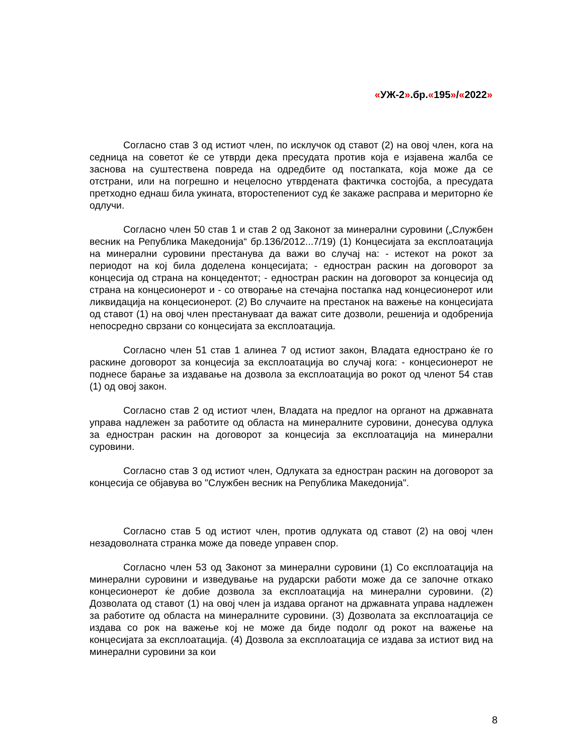«УЖ-2».бр.«195»/«2022»
Согласно став 3 од истиот член, по исклучок од ставот (2) на овој член, кога на седница на советот ќе се утврди дека пресудата против која е изјавена жалба се заснова на суштествена повреда на одредбите од постапката, која може да се отстрани, или на погрешно и нецелосно утврдената фактичка состојба, а пресудата претходно еднаш била укината, второстепениот суд ќе закаже расправа и мериторно ќе одлучи.
Согласно член 50 став 1 и став 2 од Законот за минерални суровини („Службен весник на Република Македонија“ бр.136/2012...7/19) (1) Концесијата за експлоатација на минерални суровини престанува да важи во случај на: - истекот на рокот за периодот на кој била доделена концесијата; - едностран раскин на договорот за концесија од страна на концедентот; - едностран раскин на договорот за концесија од страна на концесионерот и - со отворање на стечајна постапка над концесионерот или ликвидација на концесионерот. (2) Во случаите на престанок на важење на концесијата од ставот (1) на овој член престануваат да важат сите дозволи, решенија и одобренија непосредно сврзани со концесијата за експлоатација.
Согласно член 51 став 1 алинеа 7 од истиот закон, Владата еднострано ќе го раскине договорот за концесија за експлоатација во случај кога: - концесионерот не поднесе барање за издавање на дозвола за експлоатација во рокот од членот 54 став (1) од овој закон.
Согласно став 2 од истиот член, Владата на предлог на органот на државната управа надлежен за работите од областа на минералните суровини, донесува одлука за едностран раскин на договорот за концесија за експлоатација на минерални суровини.
Согласно став 3 од истиот член, Одлуката за едностран раскин на договорот за концесија се објавува во "Службен весник на Република Македонија".
Согласно став 5 од истиот член, против одлуката од ставот (2) на овој член незадоволната странка може да поведе управен спор.
Согласно член 53 од Законот за минерални суровини (1) Со експлоатација на минерални суровини и изведување на рударски работи може да се започне откако концесионерот ќе добие дозвола за експлоатација на минерални суровини. (2) Дозволата од ставот (1) на овој член ја издава органот на државната управа надлежен за работите од областа на минералните суровини. (3) Дозволата за експлоатација се издава со рок на важење кој не може да биде подолг од рокот на важење на концесијата за експлоатација. (4) Дозвола за експлоатација се издава за истиот вид на минерални суровини за кои
8